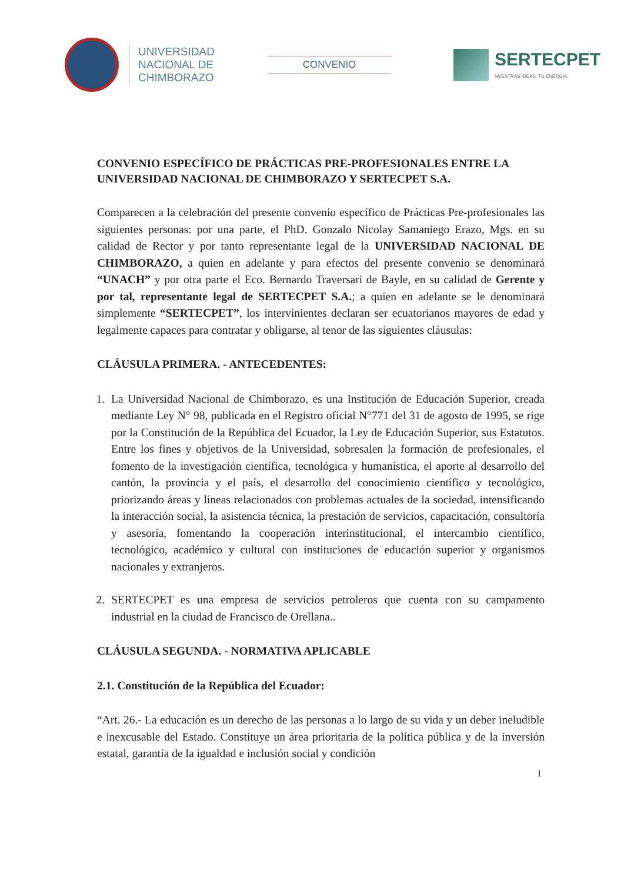UNIVERSIDAD
NACIONAL DE
CHIMBORAZO
CONVENIO
SERTECPET
NUESTRAS IDEAS, TU ENERGÍA.
CONVENIO ESPECÍFICO DE PRÁCTICAS PRE-PROFESIONALES ENTRE LA UNIVERSIDAD NACIONAL DE CHIMBORAZO Y SERTECPET S.A.
Comparecen a la celebración del presente convenio específico de Prácticas Pre-profesionales las siguientes personas: por una parte, el PhD. Gonzalo Nicolay Samaniego Erazo, Mgs. en su calidad de Rector y por tanto representante legal de la UNIVERSIDAD NACIONAL DE CHIMBORAZO, a quien en adelante y para efectos del presente convenio se denominará “UNACH” y por otra parte el Eco. Bernardo Traversari de Bayle, en su calidad de Gerente y por tal, representante legal de SERTECPET S.A.; a quien en adelante se le denominará simplemente “SERTECPET”, los intervinientes declaran ser ecuatorianos mayores de edad y legalmente capaces para contratar y obligarse, al tenor de las siguientes cláusulas:
CLÁUSULA PRIMERA. - ANTECEDENTES:
1. La Universidad Nacional de Chimborazo, es una Institución de Educación Superior, creada mediante Ley N° 98, publicada en el Registro oficial N°771 del 31 de agosto de 1995, se rige por la Constitución de la República del Ecuador, la Ley de Educación Superior, sus Estatutos. Entre los fines y objetivos de la Universidad, sobresalen la formación de profesionales, el fomento de la investigación científica, tecnológica y humanística, el aporte al desarrollo del cantón, la provincia y el país, el desarrollo del conocimiento científico y tecnológico, priorizando áreas y líneas relacionados con problemas actuales de la sociedad, intensificando la interacción social, la asistencia técnica, la prestación de servicios, capacitación, consultoría y asesoría, fomentando la cooperación interinstitucional, el intercambio científico, tecnológico, académico y cultural con instituciones de educación superior y organismos nacionales y extranjeros.
2. SERTECPET es una empresa de servicios petroleros que cuenta con su campamento industrial en la ciudad de Francisco de Orellana..
CLÁUSULA SEGUNDA. - NORMATIVA APLICABLE
2.1. Constitución de la República del Ecuador:
“Art. 26.- La educación es un derecho de las personas a lo largo de su vida y un deber ineludible e inexcusable del Estado. Constituye un área prioritaria de la política pública y de la inversión estatal, garantía de la igualdad e inclusión social y condición
1